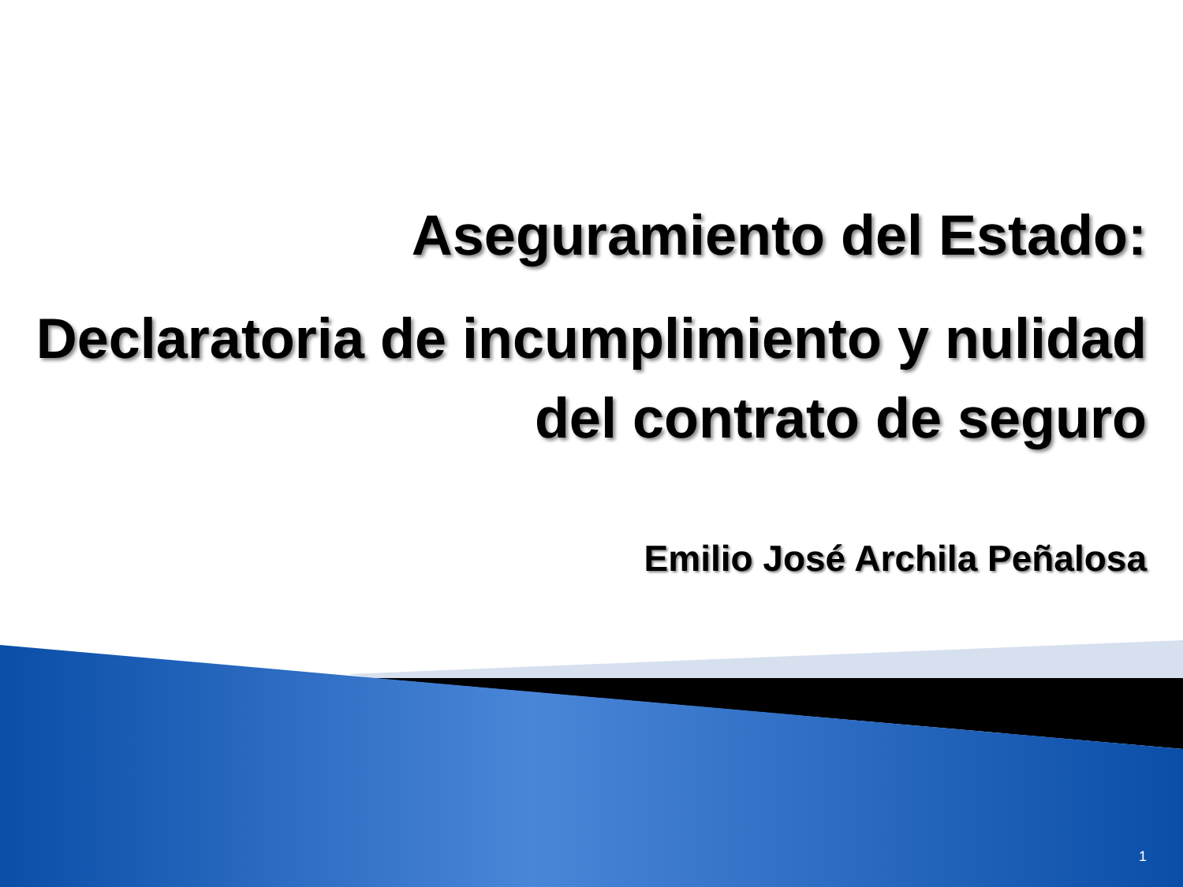Aseguramiento del Estado:
Declaratoria de incumplimiento y nulidad
del contrato de seguro
Emilio José Archila Peñalosa
1